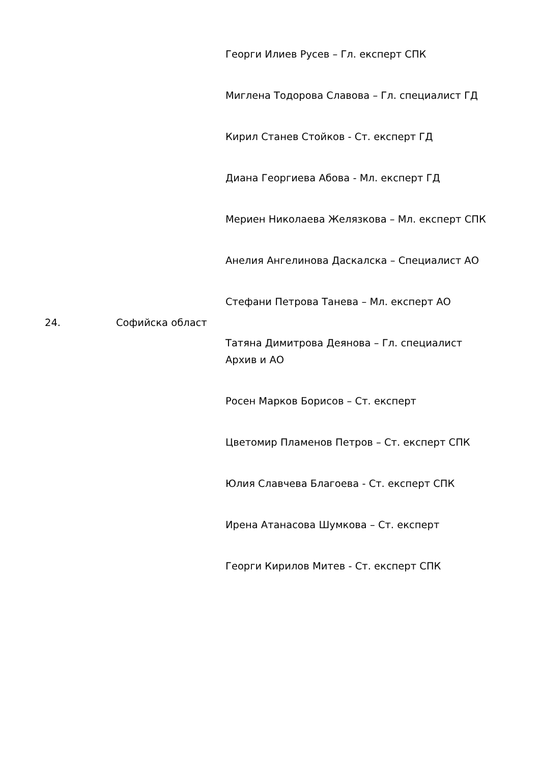| 24. | Софийска област | Георги Илиев Русев – Гл. експерт СПК Миглена Тодорова Славова – Гл. специалист ГД Кирил Станев Стойков - Ст. експерт ГД Диана Георгиева Абова - Мл. експерт ГД Мериен Николаева Желязкова – Мл. експерт СПК Анелия Ангелинова Даскалска – Специалист АО Стефани Петрова Танева – Мл. експерт АО Татяна Димитрова Деянова – Гл. специалист Архив и АО Росен Марков Борисов – Ст. експерт Цветомир Пламенов Петров – Ст. експерт СПК Юлия Славчева Благоева - Ст. експерт СПК Ирена Атанасова Шумкова – Ст. експерт Георги Кирилов Митев - Ст. експерт СПК |